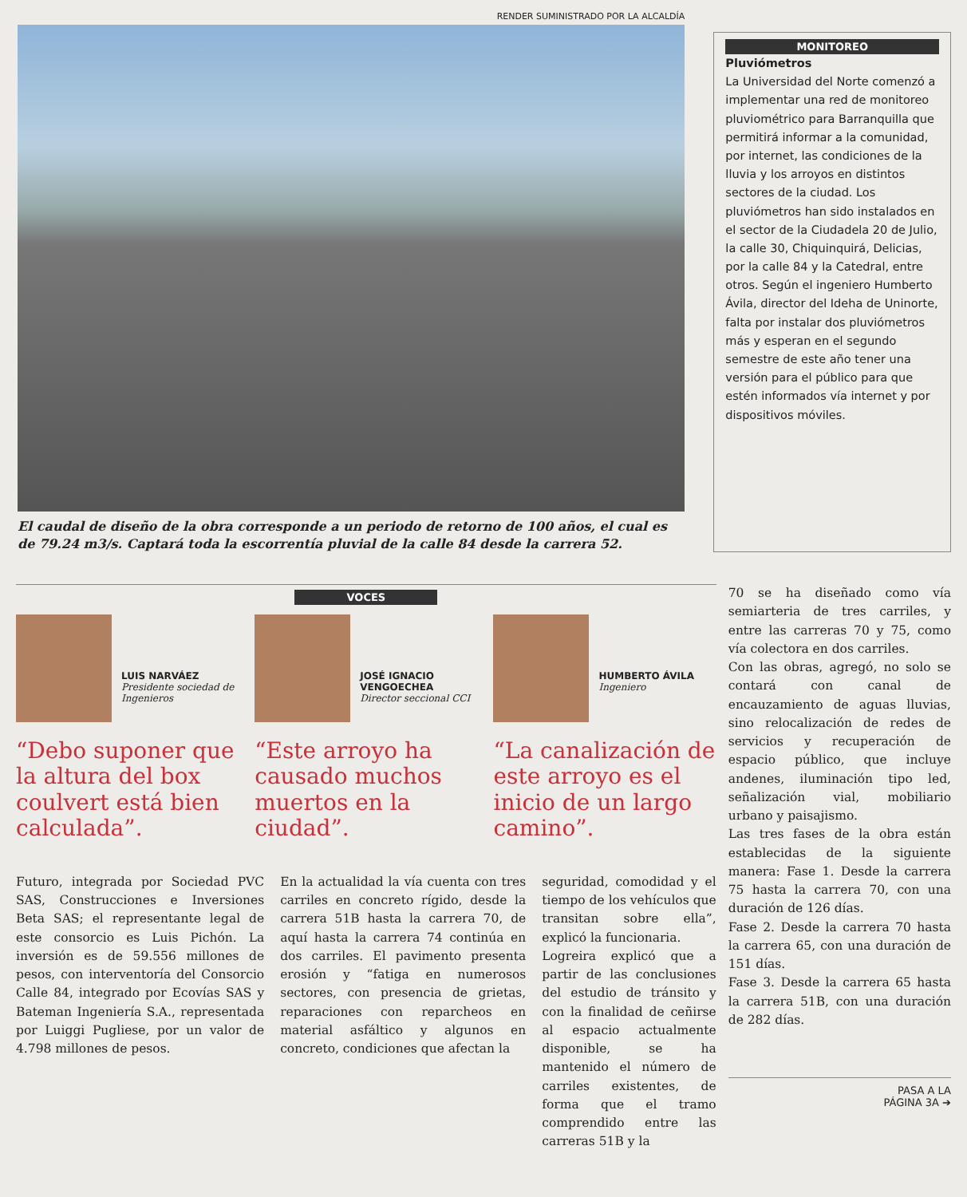RENDER SUMINISTRADO POR LA ALCALDÍA
El caudal de diseño de la obra corresponde a un periodo de retorno de 100 años, el cual es de 79.24 m3/s. Captará toda la escorrentía pluvial de la calle 84 desde la carrera 52.
MONITOREO
Pluviómetros
La Universidad del Norte comenzó a implementar una red de monitoreo pluviométrico para Barranquilla que permitirá informar a la comunidad, por internet, las condiciones de la lluvia y los arroyos en distintos sectores de la ciudad. Los pluviómetros han sido instalados en el sector de la Ciudadela 20 de Julio, la calle 30, Chiquinquirá, Delicias, por la calle 84 y la Catedral, entre otros. Según el ingeniero Humberto Ávila, director del Ideha de Uninorte, falta por instalar dos pluviómetros más y esperan en el segundo semestre de este año tener una versión para el público para que estén informados vía internet y por dispositivos móviles.
VOCES
LUIS NARVÁEZ
Presidente sociedad de Ingenieros
“Debo suponer que la altura del box coulvert está bien calculada”.
JOSÉ IGNACIO VENGOECHEA
Director seccional CCI
“Este arroyo ha causado muchos muertos en la ciudad”.
HUMBERTO ÁVILA
Ingeniero
“La canalización de este arroyo es el inicio de un largo camino”.
Futuro, integrada por Sociedad PVC SAS, Construcciones e Inversiones Beta SAS; el representante legal de este consorcio es Luis Pichón. La inversión es de 59.556 millones de pesos, con interventoría del Consorcio Calle 84, integrado por Ecovías SAS y Bateman Ingeniería S.A., representada por Luiggi Pugliese, por un valor de 4.798 millones de pesos.
En la actualidad la vía cuenta con tres carriles en concreto rígido, desde la carrera 51B hasta la carrera 70, de aquí hasta la carrera 74 continúa en dos carriles. El pavimento presenta erosión y “fatiga en numerosos sectores, con presencia de grietas, reparaciones con reparcheos en material asfáltico y algunos en concreto, condiciones que afectan la
seguridad, comodidad y el tiempo de los vehículos que transitan sobre ella”, explicó la funcionaria.
Logreira explicó que a partir de las conclusiones del estudio de tránsito y con la finalidad de ceñirse al espacio actualmente disponible, se ha mantenido el número de carriles existentes, de forma que el tramo comprendido entre las carreras 51B y la
70 se ha diseñado como vía semiarteria de tres carriles, y entre las carreras 70 y 75, como vía colectora en dos carriles.
Con las obras, agregó, no solo se contará con canal de encauzamiento de aguas lluvias, sino relocalización de redes de servicios y recuperación de espacio público, que incluye andenes, iluminación tipo led, señalización vial, mobiliario urbano y paisajismo.
Las tres fases de la obra están establecidas de la siguiente manera: Fase 1. Desde la carrera 75 hasta la carrera 70, con una duración de 126 días.
Fase 2. Desde la carrera 70 hasta la carrera 65, con una duración de 151 días.
Fase 3. Desde la carrera 65 hasta la carrera 51B, con una duración de 282 días.
PASA A LA
PÁGINA 3A ➔